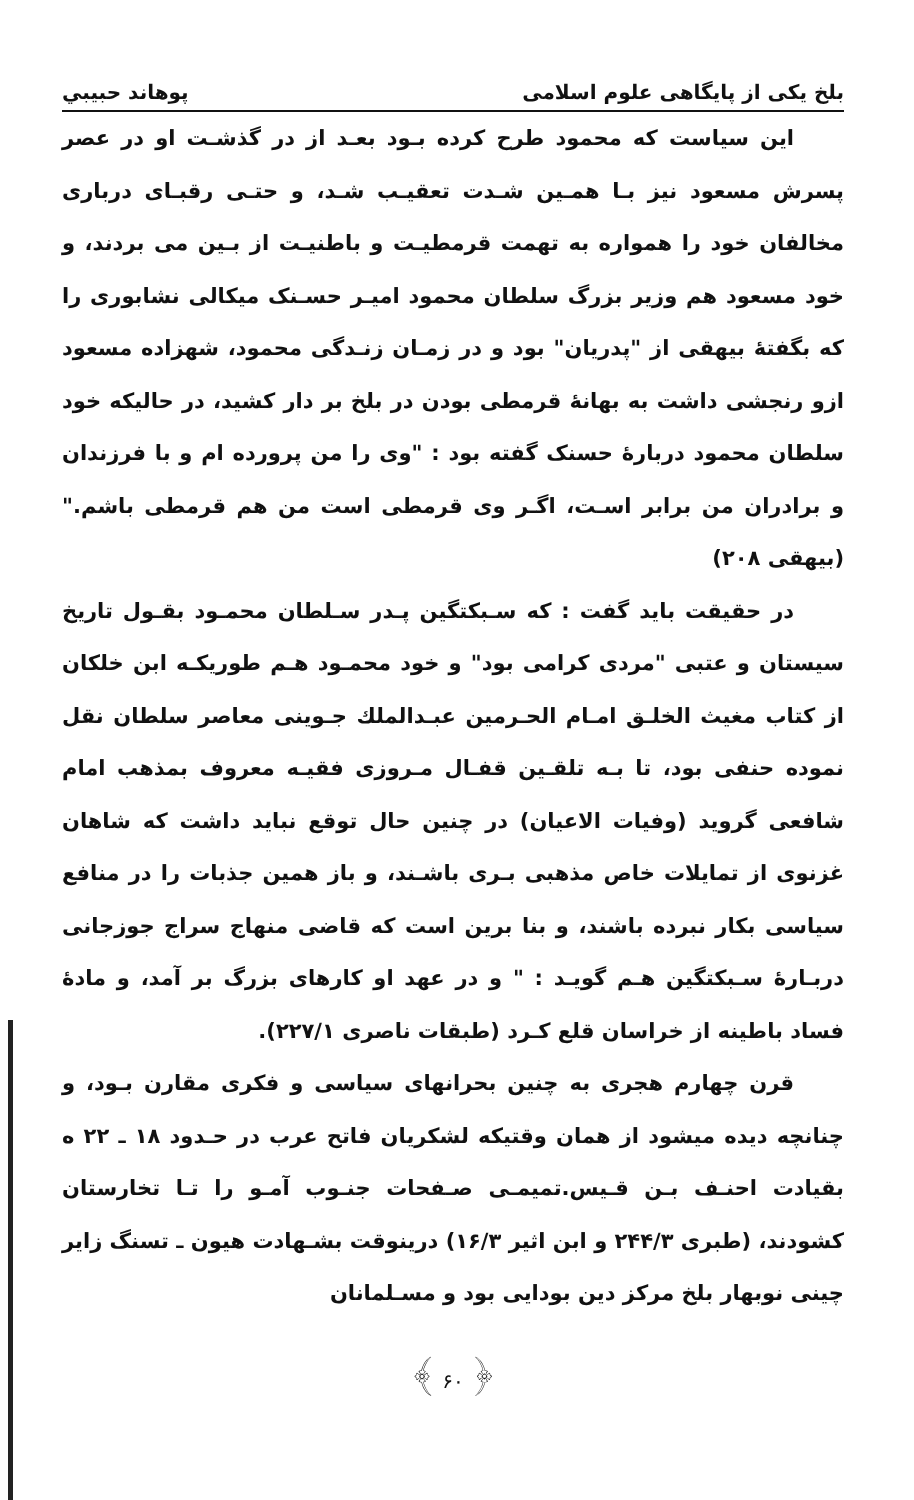بلخ یکی از پایگاهی علوم اسلامی پوهاند حبیبي
این سیاست که محمود طرح کرده بـود بعـد از در گذشـت او در عصر پسرش مسعود نیز بـا همـین شـدت تعقیـب شـد، و حتـی رقبـای درباری مخالفان خود را همواره به تهمت قرمطیـت و باطنیـت از بـین می بردند، و خود مسعود هم وزیر بزرگ سلطان محمود امیـر حسـنک میکالی نشابوری را که بگفتهٔ بیهقی از "پدریان" بود و در زمـان زنـدگی محمود، شهزاده مسعود ازو رنجشی داشت به بهانهٔ قرمطی بودن در بلخ بر دار کشید، در حالیکه خود سلطان محمود دربارهٔ حسنک گفته بود : "وی را من پرورده ام و با فرزندان و برادران من برابر اسـت، اگـر وی قرمطی است من هم قرمطی باشم." (بیهقی ۲۰۸)
در حقیقت باید گفت : که سـبکتگین پـدر سـلطان محمـود بقـول تاریخ سیستان و عتبی "مردی کرامی بود" و خود محمـود هـم طوریکـه ابن خلکان از کتاب مغیث الخلـق امـام الحـرمین عبـدالملك جـوینی معاصر سلطان نقل نموده حنفی بود، تا بـه تلقـین قفـال مـروزی فقیـه معروف بمذهب امام شافعی گروید (وفیات الاعیان) در چنین حال توقع نباید داشت که شاهان غزنوی از تمایلات خاص مذهبی بـری باشـند، و باز همین جذبات را در منافع سیاسی بکار نبرده باشند، و بنا برین است که قاضی منهاج سراج جوزجانی دربـارهٔ سـبکتگین هـم گویـد : " و در عهد او کارهای بزرگ بر آمد، و مادهٔ فساد باطینه از خراسان قلع کـرد (طبقات ناصری ۲۲۷/۱).
قرن چهارم هجری به چنین بحرانهای سیاسی و فکری مقارن بـود، و چنانچه دیده میشود از همان وقتیکه لشکریان فاتح عرب در حـدود ۱۸ ـ ۲۲ ه بقیادت احنـف بـن قـیس.تمیمـی صـفحات جنـوب آمـو را تـا تخارستان کشودند، (طبری ۲۴۴/۳ و ابن اثیر ۱۶/۳) درینوقت بشـهادت هیون ـ تسنگ زایر چینی نوبهار بلخ مرکز دین بودایی بود و مسـلمانان
﴿ ۶۰ ﴾